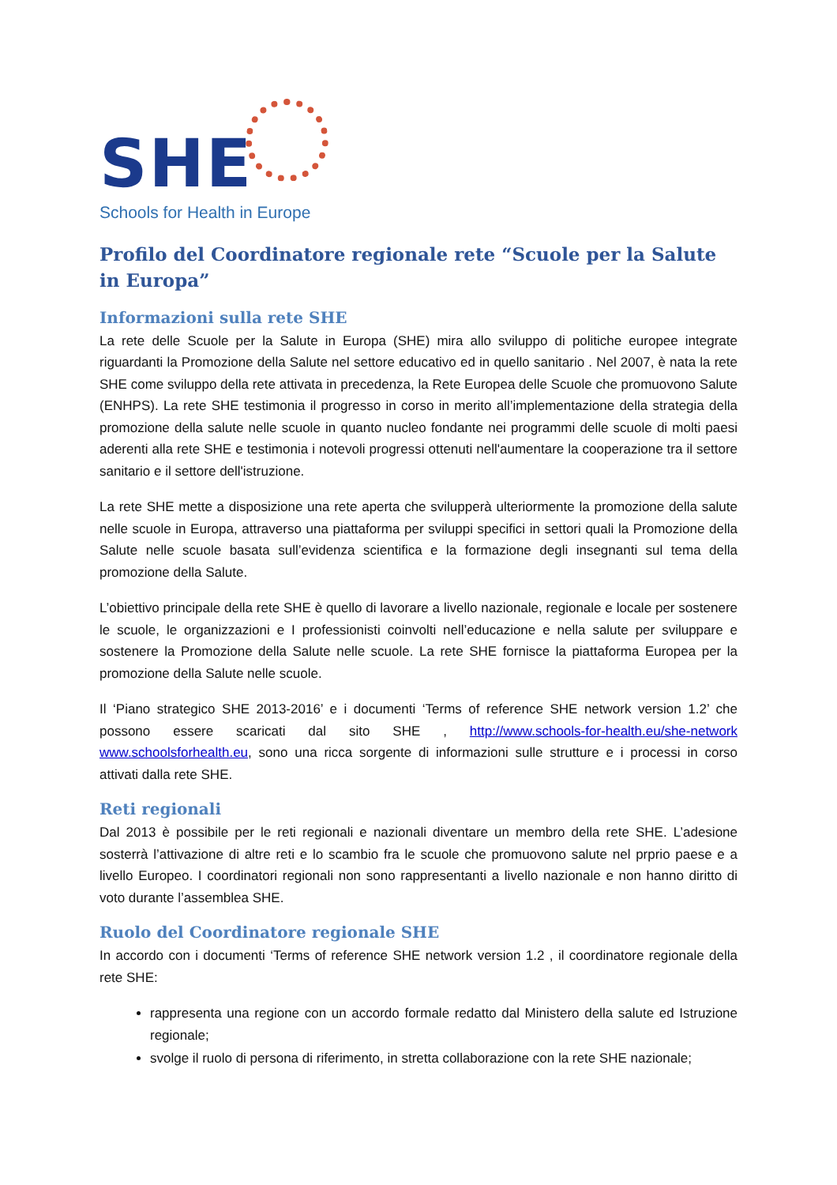SHE
Schools for Health in Europe
Profilo del Coordinatore regionale rete “Scuole per la Salute in Europa”
Informazioni sulla rete SHE
La rete delle Scuole per la Salute in Europa (SHE) mira allo sviluppo di politiche europee integrate riguardanti la Promozione della Salute nel settore educativo ed in quello sanitario . Nel 2007, è nata la rete SHE come sviluppo della rete attivata in precedenza, la Rete Europea delle Scuole che promuovono Salute (ENHPS). La rete SHE testimonia il progresso in corso in merito all’implementazione della strategia della promozione della salute nelle scuole in quanto nucleo fondante nei programmi delle scuole di molti paesi aderenti alla rete SHE e testimonia i notevoli progressi ottenuti nell'aumentare la cooperazione tra il settore sanitario e il settore dell'istruzione.
La rete SHE mette a disposizione una rete aperta che svilupperà ulteriormente la promozione della salute nelle scuole in Europa, attraverso una piattaforma per sviluppi specifici in settori quali la Promozione della Salute nelle scuole basata sull’evidenza scientifica e la formazione degli insegnanti sul tema della promozione della Salute.
L’obiettivo principale della rete SHE è quello di lavorare a livello nazionale, regionale e locale per sostenere le scuole, le organizzazioni e I professionisti coinvolti nell’educazione e nella salute per sviluppare e sostenere la Promozione della Salute nelle scuole. La rete SHE fornisce la piattaforma Europea per la promozione della Salute nelle scuole.
Il ‘Piano strategico SHE 2013-2016’ e i documenti ‘Terms of reference SHE network version 1.2’ che possono essere scaricati dal sito SHE , http://www.schools-for-health.eu/she-network www.schoolsforhealth.eu, sono una ricca sorgente di informazioni sulle strutture e i processi in corso attivati dalla rete SHE.
Reti regionali
Dal 2013 è possibile per le reti regionali e nazionali diventare un membro della rete SHE. L’adesione sosterrà l’attivazione di altre reti e lo scambio fra le scuole che promuovono salute nel prprio paese e a livello Europeo. I coordinatori regionali non sono rappresentanti a livello nazionale e non hanno diritto di voto durante l’assemblea SHE.
Ruolo del Coordinatore regionale SHE
In accordo con i documenti ‘Terms of reference SHE network version 1.2 , il coordinatore regionale della rete SHE:
rappresenta una regione con un accordo formale redatto dal Ministero della salute ed Istruzione regionale;
svolge il ruolo di persona di riferimento, in stretta collaborazione con la rete SHE nazionale;